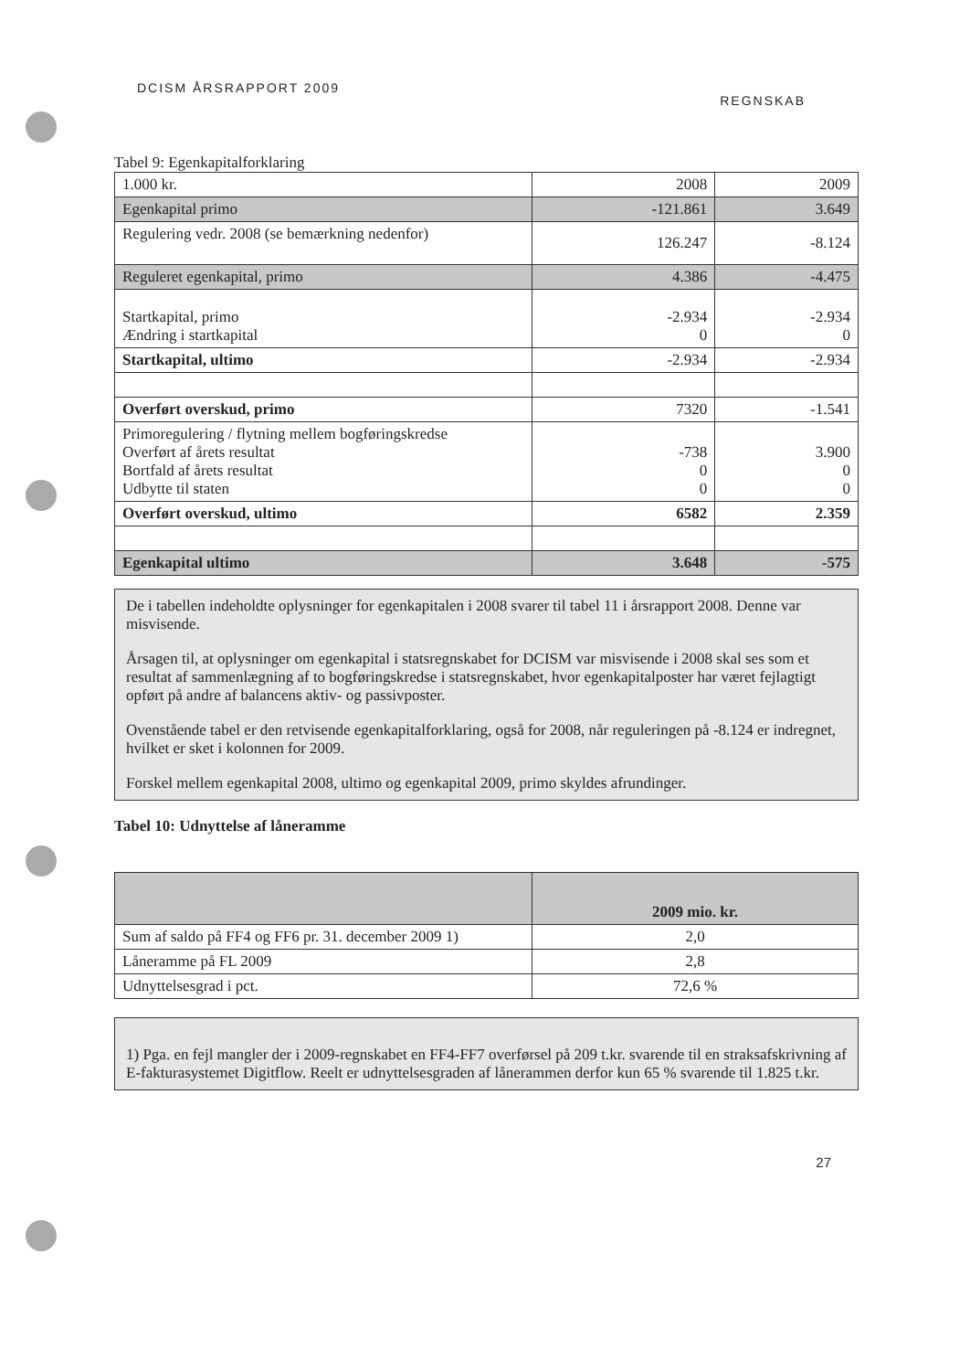DCISM ÅRSRAPPORT 2009 REGNSKAB
Tabel 9: Egenkapitalforklaring
| 1.000 kr. | 2008 | 2009 |
| Egenkapital primo | -121.861 | 3.649 |
| Regulering vedr. 2008 (se bemærkning nedenfor) | 126.247 | -8.124 |
| Reguleret egenkapital, primo | 4.386 | -4.475 |
| Startkapital, primo Ændring i startkapital | -2.934 0 | -2.934 0 |
| Startkapital, ultimo | -2.934 | -2.934 |
| Overført overskud, primo | 7320 | -1.541 |
| Primoregulering / flytning mellem bogføringskredse Overført af årets resultat Bortfald af årets resultat Udbytte til staten | -738 0 0 | 3.900 0 0 |
| Overført overskud, ultimo | 6582 | 2.359 |
| Egenkapital ultimo | 3.648 | -575 |
De i tabellen indeholdte oplysninger for egenkapitalen i 2008 svarer til tabel 11 i årsrapport 2008. Denne var misvisende.
Årsagen til, at oplysninger om egenkapital i statsregnskabet for DCISM var misvisende i 2008 skal ses som et resultat af sammenlægning af to bogføringskredse i statsregnskabet, hvor egenkapitalposter har været fejlagtigt opført på andre af balancens aktiv- og passivposter.
Ovenstående tabel er den retvisende egenkapitalforklaring, også for 2008, når reguleringen på -8.124 er indregnet, hvilket er sket i kolonnen for 2009.
Forskel mellem egenkapital 2008, ultimo og egenkapital 2009, primo skyldes afrundinger.
Tabel 10: Udnyttelse af låneramme
| | 2009 mio. kr. |
| Sum af saldo på FF4 og FF6 pr. 31. december 2009 1) | 2,0 |
| Låneramme på FL 2009 | 2,8 |
| Udnyttelsesgrad i pct. | 72,6 % |
1) Pga. en fejl mangler der i 2009-regnskabet en FF4-FF7 overførsel på 209 t.kr. svarende til en straksafskrivning af E-fakturasystemet Digitflow. Reelt er udnyttelsesgraden af lånerammen derfor kun 65 % svarende til 1.825 t.kr.
27